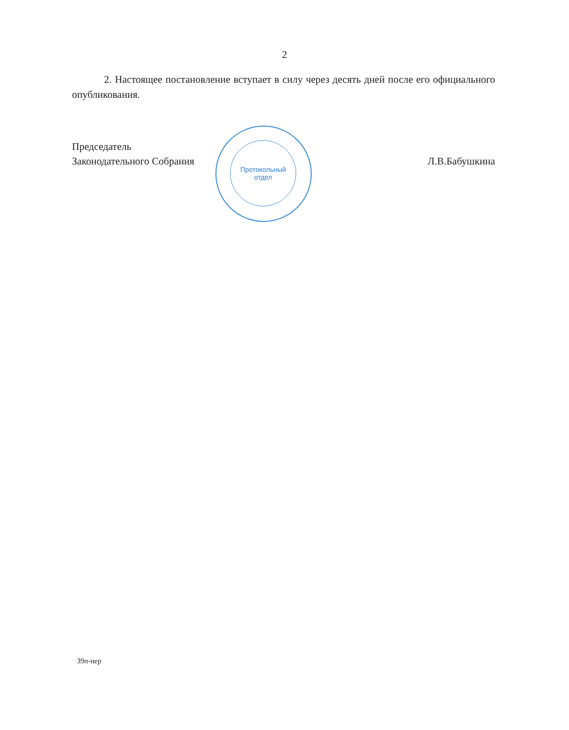2
2. Настоящее постановление вступает в силу через десять дней после его официального опубликования.
Протокольный
отдел
Председатель
Законодательного Собрания
Л.В.Бабушкина
39п-нер